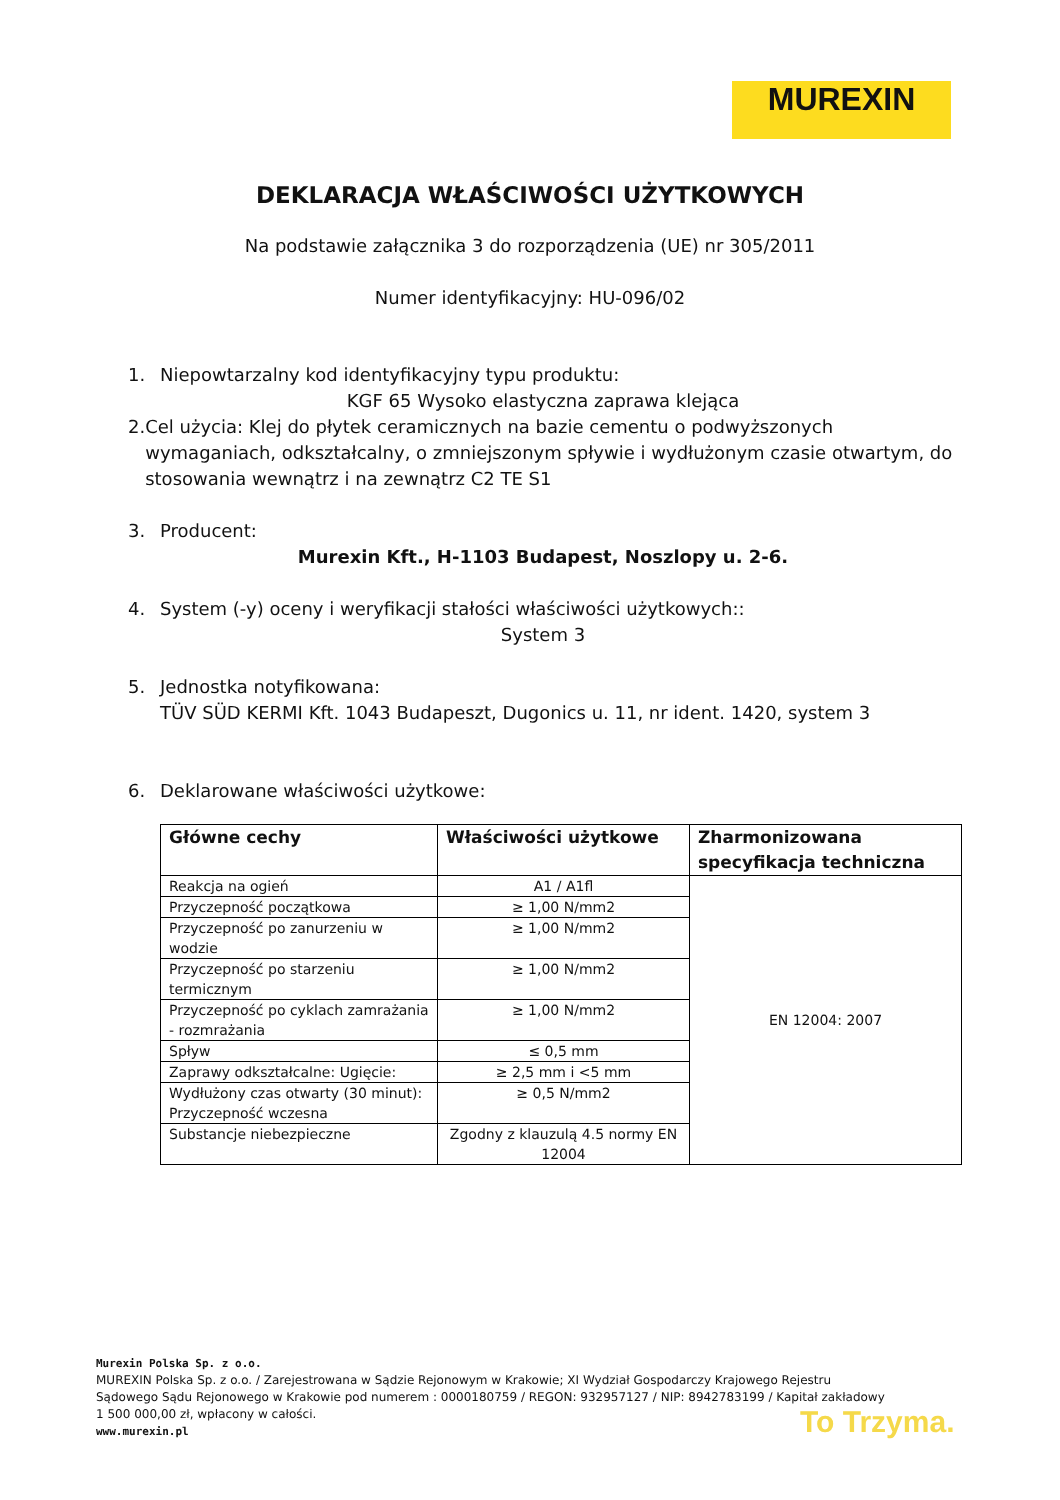MUREXIN
DEKLARACJA WŁAŚCIWOŚCI UŻYTKOWYCH
Na podstawie załącznika 3 do rozporządzenia (UE) nr 305/2011
Numer identyfikacyjny: HU-096/02
1. Niepowtarzalny kod identyfikacyjny typu produktu:
KGF 65 Wysoko elastyczna zaprawa klejąca
2. Cel użycia: Klej do płytek ceramicznych na bazie cementu o podwyższonych wymaganiach, odkształcalny, o zmniejszonym spływie i wydłużonym czasie otwartym, do stosowania wewnątrz i na zewnątrz C2 TE S1
3. Producent:
Murexin Kft., H-1103 Budapest, Noszlopy u. 2-6.
4. System (-y) oceny i weryfikacji stałości właściwości użytkowych::
System 3
5. Jednostka notyfikowana:
TÜV SÜD KERMI Kft. 1043 Budapeszt, Dugonics u. 11, nr ident. 1420, system 3
6. Deklarowane właściwości użytkowe:
| Główne cechy | Właściwości użytkowe | Zharmonizowana specyfikacja techniczna |
| --- | --- | --- |
| Reakcja na ogień | A1 / A1fl | EN 12004: 2007 |
| Przyczepność początkowa | ≥ 1,00 N/mm2 | |
| Przyczepność po zanurzeniu w wodzie | ≥ 1,00 N/mm2 | |
| Przyczepność po starzeniu termicznym | ≥ 1,00 N/mm2 | |
| Przyczepność po cyklach zamrażania - rozmrażania | ≥ 1,00 N/mm2 | |
| Spływ | ≤ 0,5 mm | |
| Zaprawy odkształcalne: Ugięcie: | ≥ 2,5 mm i <5 mm | |
| Wydłużony czas otwarty (30 minut): Przyczepność wczesna | ≥ 0,5 N/mm2 | |
| Substancje niebezpieczne | Zgodny z klauzulą 4.5 normy EN 12004 | |
Murexin Polska Sp. z o.o.
MUREXIN Polska Sp. z o.o. / Zarejestrowana w Sądzie Rejonowym w Krakowie; XI Wydział Gospodarczy Krajowego Rejestru Sądowego Sądu Rejonowego w Krakowie pod numerem : 0000180759 / REGON: 932957127 / NIP: 8942783199 / Kapitał zakładowy 1 500 000,00 zł, wpłacony w całości.
www.murexin.pl
To Trzyma.